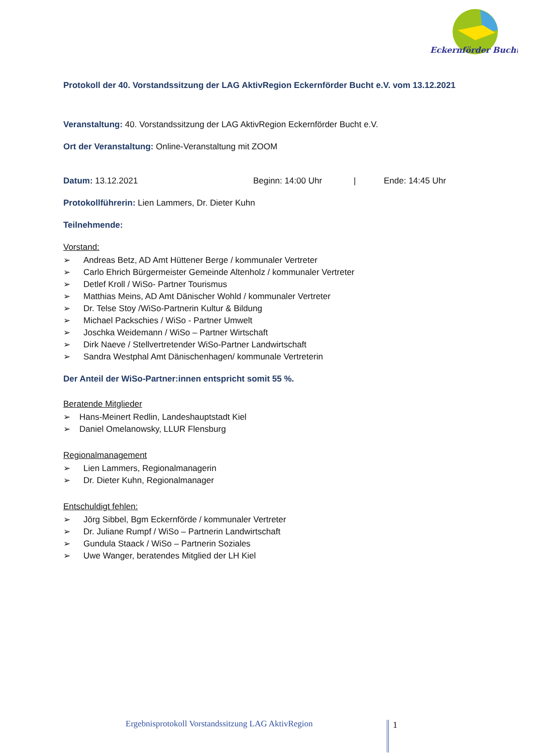Eckernförder Bucht
Protokoll der 40. Vorstandssitzung der LAG AktivRegion Eckernförder Bucht e.V. vom 13.12.2021
Veranstaltung: 40. Vorstandssitzung der LAG AktivRegion Eckernförder Bucht e.V.
Ort der Veranstaltung: Online-Veranstaltung mit ZOOM
Datum: 13.12.2021 Beginn: 14:00 Uhr | Ende: 14:45 Uhr
Protokollführerin: Lien Lammers, Dr. Dieter Kuhn
Teilnehmende:
Vorstand:
➢ Andreas Betz, AD Amt Hüttener Berge / kommunaler Vertreter
➢ Carlo Ehrich Bürgermeister Gemeinde Altenholz / kommunaler Vertreter
➢ Detlef Kroll / WiSo- Partner Tourismus
➢ Matthias Meins, AD Amt Dänischer Wohld / kommunaler Vertreter
➢ Dr. Telse Stoy /WiSo-Partnerin Kultur & Bildung
➢ Michael Packschies / WiSo - Partner Umwelt
➢ Joschka Weidemann / WiSo – Partner Wirtschaft
➢ Dirk Naeve / Stellvertretender WiSo-Partner Landwirtschaft
➢ Sandra Westphal Amt Dänischenhagen/ kommunale Vertreterin
Der Anteil der WiSo-Partner:innen entspricht somit 55 %.
Beratende Mitglieder
➢ Hans-Meinert Redlin, Landeshauptstadt Kiel
➢ Daniel Omelanowsky, LLUR Flensburg
Regionalmanagement
➢ Lien Lammers, Regionalmanagerin
➢ Dr. Dieter Kuhn, Regionalmanager
Entschuldigt fehlen:
➢ Jörg Sibbel, Bgm Eckernförde / kommunaler Vertreter
➢ Dr. Juliane Rumpf / WiSo – Partnerin Landwirtschaft
➢ Gundula Staack / WiSo – Partnerin Soziales
➢ Uwe Wanger, beratendes Mitglied der LH Kiel
Ergebnisprotokoll Vorstandssitzung LAG AktivRegion
1